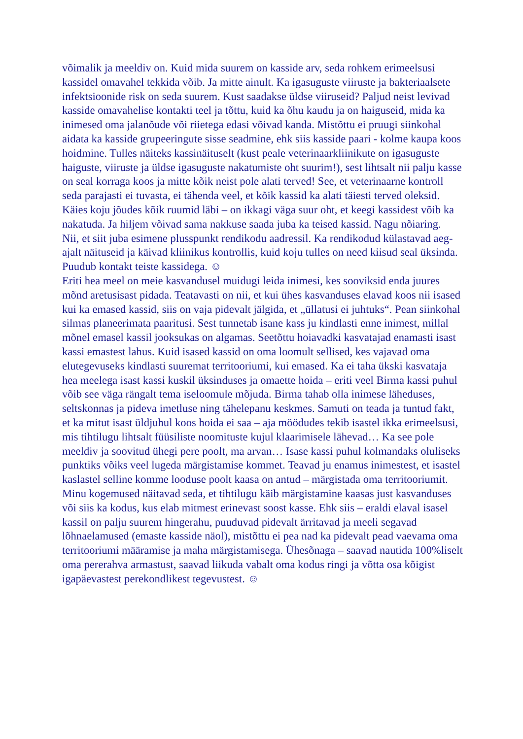võimalik ja meeldiv on. Kuid mida suurem on kasside arv, seda rohkem erimeelsusi kassidel omavahel tekkida võib. Ja mitte ainult. Ka igasuguste viiruste ja bakteriaalsete infektsioonide risk on seda suurem. Kust saadakse üldse viiruseid? Paljud neist levivad kasside omavahelise kontakti teel ja tõttu, kuid ka õhu kaudu ja on haiguseid, mida ka inimesed oma jalanõude või riietega edasi võivad kanda. Mistõttu ei pruugi siinkohal aidata ka kasside grupeeringute sisse seadmine, ehk siis kasside paari - kolme kaupa koos hoidmine. Tulles näiteks kassinäituselt (kust peale veterinaarkliinikute on igasuguste haiguste, viiruste ja üldse igasuguste nakatumiste oht suurim!), sest lihtsalt nii palju kasse on seal korraga koos ja mitte kõik neist pole alati terved! See, et veterinaarne kontroll seda parajasti ei tuvasta, ei tähenda veel, et kõik kassid ka alati täiesti terved oleksid. Käies koju jõudes kõik ruumid läbi – on ikkagi väga suur oht, et keegi kassidest võib ka nakatuda. Ja hiljem võivad sama nakkuse saada juba ka teised kassid. Nagu nõiaring.
Nii, et siit juba esimene plusspunkt rendikodu aadressil. Ka rendikodud külastavad aeg-ajalt näituseid ja käivad kliinikus kontrollis, kuid koju tulles on need kiisud seal üksinda. Puudub kontakt teiste kassidega. ☺
Eriti hea meel on meie kasvandusel muidugi leida inimesi, kes sooviksid enda juures mõnd aretusisast pidada. Teatavasti on nii, et kui ühes kasvanduses elavad koos nii isased kui ka emased kassid, siis on vaja pidevalt jälgida, et „üllatusi ei juhtuks“. Pean siinkohal silmas planeerimata paaritusi. Sest tunnetab isane kass ju kindlasti enne inimest, millal mõnel emasel kassil jooksukas on algamas. Seetõttu hoiavadki kasvatajad enamasti isast kassi emastest lahus. Kuid isased kassid on oma loomult sellised, kes vajavad oma elutegevuseks kindlasti suuremat territooriumi, kui emased. Ka ei taha ükski kasvataja hea meelega isast kassi kuskil üksinduses ja omaette hoida – eriti veel Birma kassi puhul võib see väga rängalt tema iseloomule mõjuda. Birma tahab olla inimese läheduses, seltskonnas ja pideva imetluse ning tähelepanu keskmes. Samuti on teada ja tuntud fakt, et ka mitut isast üldjuhul koos hoida ei saa – aja möödudes tekib isastel ikka erimeelsusi, mis tihtilugu lihtsalt füüsiliste noomituste kujul klaarimisele lähevad… Ka see pole meeldiv ja soovitud ühegi pere poolt, ma arvan… Isase kassi puhul kolmandaks oluliseks punktiks võiks veel lugeda märgistamise kommet. Teavad ju enamus inimestest, et isastel kaslastel selline komme looduse poolt kaasa on antud – märgistada oma territooriumit. Minu kogemused näitavad seda, et tihtilugu käib märgistamine kaasas just kasvanduses või siis ka kodus, kus elab mitmest erinevast soost kasse. Ehk siis – eraldi elaval isasel kassil on palju suurem hingerahu, puuduvad pidevalt ärritavad ja meeli segavad lõhnaelamused (emaste kasside näol), mistõttu ei pea nad ka pidevalt pead vaevama oma territooriumi määramise ja maha märgistamisega. Ühesõnaga – saavad nautida 100%liselt oma pererahva armastust, saavad liikuda vabalt oma kodus ringi ja võtta osa kõigist igapäevastest perekondlikest tegevustest. ☺